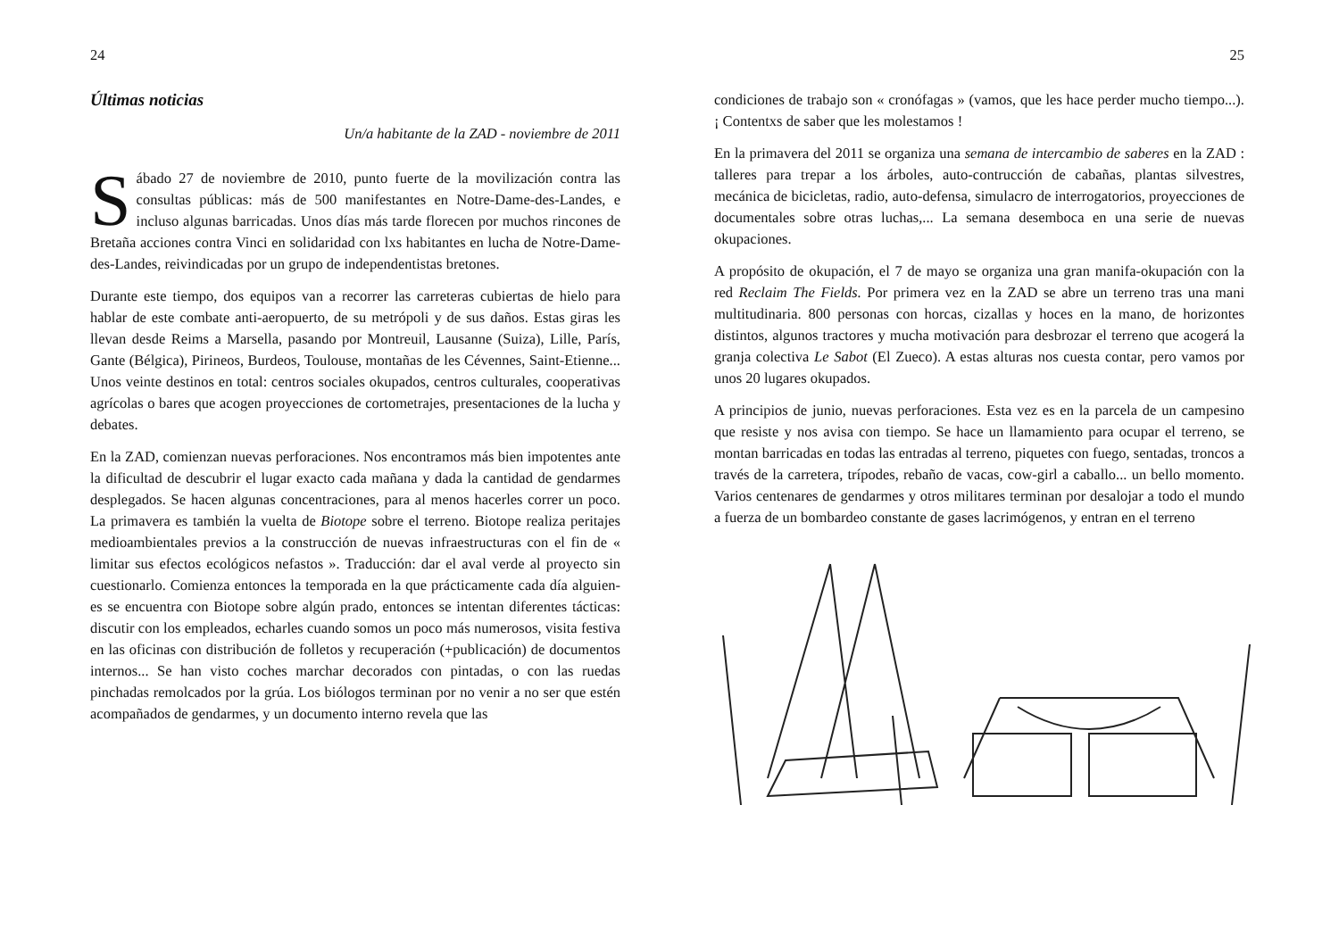24
Últimas noticias
Un/a habitante de la ZAD - noviembre de 2011
Sábado 27 de noviembre de 2010, punto fuerte de la movilización contra las consultas públicas: más de 500 manifestantes en Notre-Dame-des-Landes, e incluso algunas barricadas. Unos días más tarde florecen por muchos rincones de Bretaña acciones contra Vinci en solidaridad con lxs habitantes en lucha de Notre-Dame-des-Landes, reivindicadas por un grupo de independentistas bretones.
Durante este tiempo, dos equipos van a recorrer las carreteras cubiertas de hielo para hablar de este combate anti-aeropuerto, de su metrópoli y de sus daños. Estas giras les llevan desde Reims a Marsella, pasando por Montreuil, Lausanne (Suiza), Lille, París, Gante (Bélgica), Pirineos, Burdeos, Toulouse, montañas de les Cévennes, Saint-Etienne... Unos veinte destinos en total: centros sociales okupados, centros culturales, cooperativas agrícolas o bares que acogen proyecciones de cortometrajes, presentaciones de la lucha y debates.
En la ZAD, comienzan nuevas perforaciones. Nos encontramos más bien impotentes ante la dificultad de descubrir el lugar exacto cada mañana y dada la cantidad de gendarmes desplegados. Se hacen algunas concentraciones, para al menos hacerles correr un poco. La primavera es también la vuelta de Biotope sobre el terreno. Biotope realiza peritajes medioambientales previos a la construcción de nuevas infraestructuras con el fin de « limitar sus efectos ecológicos nefastos ». Traducción: dar el aval verde al proyecto sin cuestionarlo. Comienza entonces la temporada en la que prácticamente cada día alguien-es se encuentra con Biotope sobre algún prado, entonces se intentan diferentes tácticas: discutir con los empleados, echarles cuando somos un poco más numerosos, visita festiva en las oficinas con distribución de folletos y recuperación (+publicación) de documentos internos... Se han visto coches marchar decorados con pintadas, o con las ruedas pinchadas remolcados por la grúa. Los biólogos terminan por no venir a no ser que estén acompañados de gendarmes, y un documento interno revela que las
25
condiciones de trabajo son « cronófagas » (vamos, que les hace perder mucho tiempo...). ¡ Contentxs de saber que les molestamos !
En la primavera del 2011 se organiza una semana de intercambio de saberes en la ZAD : talleres para trepar a los árboles, auto-contrucción de cabañas, plantas silvestres, mecánica de bicicletas, radio, auto-defensa, simulacro de interrogatorios, proyecciones de documentales sobre otras luchas,... La semana desemboca en una serie de nuevas okupaciones.
A propósito de okupación, el 7 de mayo se organiza una gran manifa-okupación con la red Reclaim The Fields. Por primera vez en la ZAD se abre un terreno tras una mani multitudinaria. 800 personas con horcas, cizallas y hoces en la mano, de horizontes distintos, algunos tractores y mucha motivación para desbrozar el terreno que acogerá la granja colectiva Le Sabot (El Zueco). A estas alturas nos cuesta contar, pero vamos por unos 20 lugares okupados.
A principios de junio, nuevas perforaciones. Esta vez es en la parcela de un campesino que resiste y nos avisa con tiempo. Se hace un llamamiento para ocupar el terreno, se montan barricadas en todas las entradas al terreno, piquetes con fuego, sentadas, troncos a través de la carretera, trípodes, rebaño de vacas, cow-girl a caballo... un bello momento. Varios centenares de gendarmes y otros militares terminan por desalojar a todo el mundo a fuerza de un bombardeo constante de gases lacrimógenos, y entran en el terreno